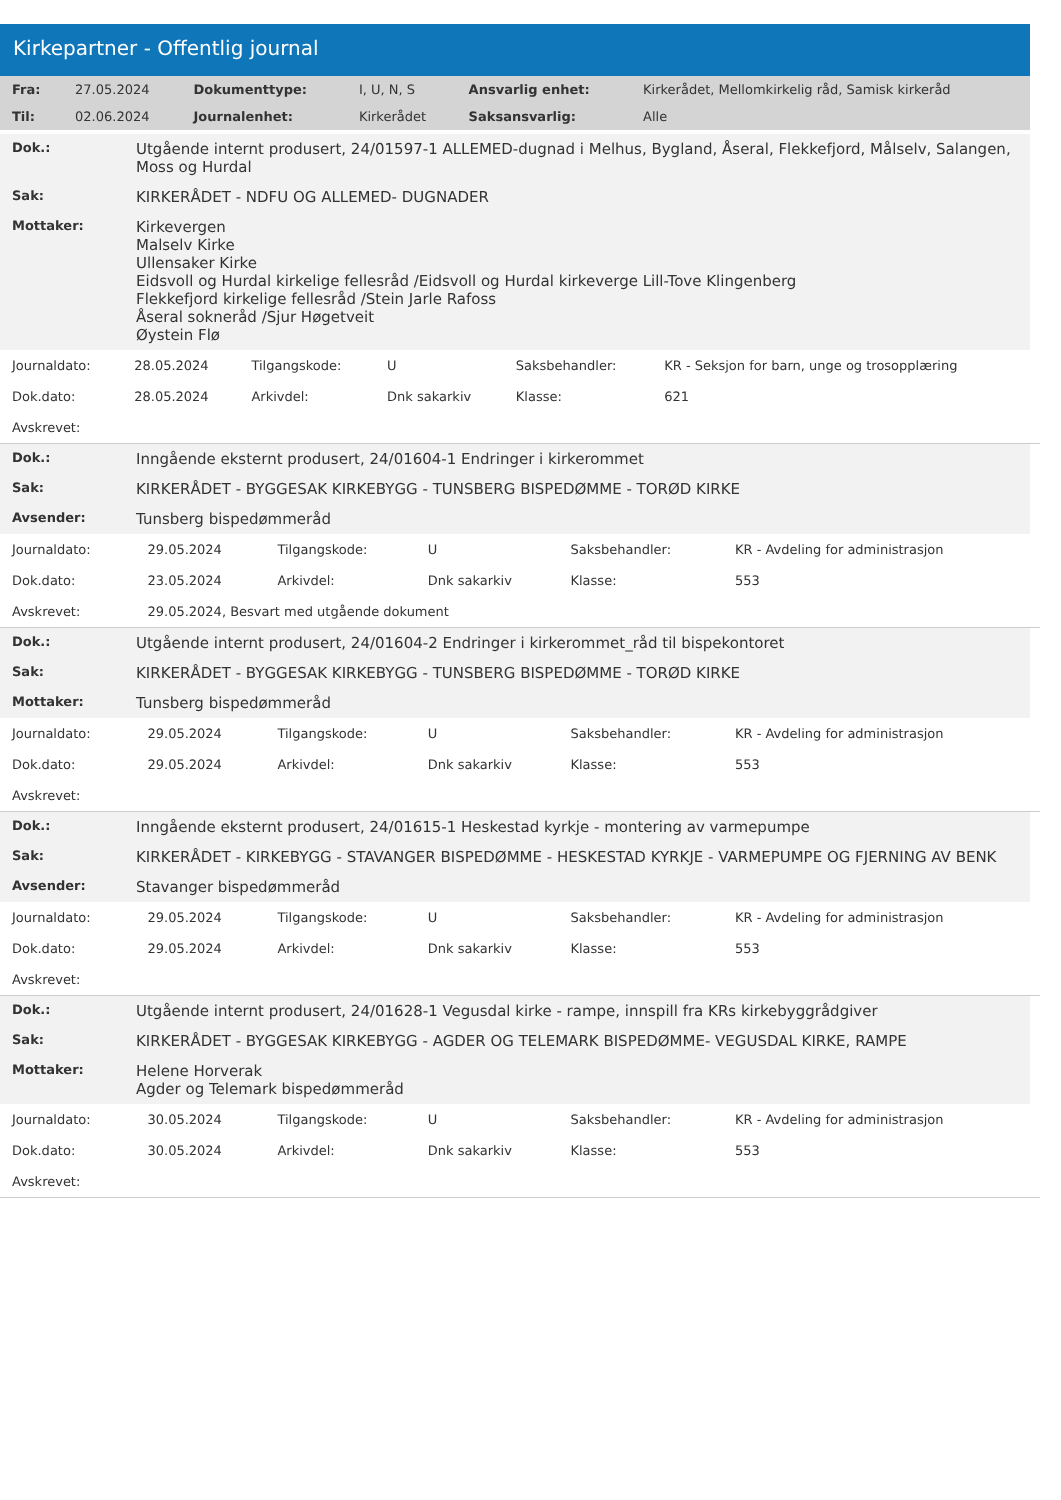Kirkepartner - Offentlig journal
| Fra: | 27.05.2024 | Dokumenttype: | I, U, N, S | Ansvarlig enhet: | Kirkerådet, Mellomkirkelig råd, Samisk kirkeråd |
| Til: | 02.06.2024 | Journalenhet: | Kirkerådet | Saksansvarlig: | Alle |
| Dok.: | Utgående internt produsert, 24/01597-1 ALLEMED-dugnad i Melhus, Bygland, Åseral, Flekkefjord, Målselv, Salangen, Moss og Hurdal |
| Sak: | KIRKERÅDET - NDFU OG ALLEMED- DUGNADER |
| Mottaker: | Kirkevergen Malselv Kirke Ullensaker Kirke Eidsvoll og Hurdal kirkelige fellesråd /Eidsvoll og Hurdal kirkeverge Lill-Tove Klingenberg Flekkefjord kirkelige fellesråd /Stein Jarle Rafoss Åseral sokneråd /Sjur Høgetveit Øystein Flø |
| Journaldato: | 28.05.2024 | Tilgangskode: | U | Saksbehandler: | KR - Seksjon for barn, unge og trosopplæring |
| Dok.dato: | 28.05.2024 | Arkivdel: | Dnk sakarkiv | Klasse: | 621 |
| Avskrevet: | | | | | |
| Dok.: | Inngående eksternt produsert, 24/01604-1 Endringer i kirkerommet |
| Sak: | KIRKERÅDET - BYGGESAK KIRKEBYGG - TUNSBERG BISPEDØMME - TORØD KIRKE |
| Avsender: | Tunsberg bispedømmeråd |
| Journaldato: | 29.05.2024 | Tilgangskode: | U | Saksbehandler: | KR - Avdeling for administrasjon |
| Dok.dato: | 23.05.2024 | Arkivdel: | Dnk sakarkiv | Klasse: | 553 |
| Avskrevet: | 29.05.2024, Besvart med utgående dokument | | | | |
| Dok.: | Utgående internt produsert, 24/01604-2 Endringer i kirkerommet_råd til bispekontoret |
| Sak: | KIRKERÅDET - BYGGESAK KIRKEBYGG - TUNSBERG BISPEDØMME - TORØD KIRKE |
| Mottaker: | Tunsberg bispedømmeråd |
| Journaldato: | 29.05.2024 | Tilgangskode: | U | Saksbehandler: | KR - Avdeling for administrasjon |
| Dok.dato: | 29.05.2024 | Arkivdel: | Dnk sakarkiv | Klasse: | 553 |
| Avskrevet: | | | | | |
| Dok.: | Inngående eksternt produsert, 24/01615-1 Heskestad kyrkje - montering av varmepumpe |
| Sak: | KIRKERÅDET - KIRKEBYGG - STAVANGER BISPEDØMME - HESKESTAD KYRKJE - VARMEPUMPE OG FJERNING AV BENK |
| Avsender: | Stavanger bispedømmeråd |
| Journaldato: | 29.05.2024 | Tilgangskode: | U | Saksbehandler: | KR - Avdeling for administrasjon |
| Dok.dato: | 29.05.2024 | Arkivdel: | Dnk sakarkiv | Klasse: | 553 |
| Avskrevet: | | | | | |
| Dok.: | Utgående internt produsert, 24/01628-1 Vegusdal kirke - rampe, innspill fra KRs kirkebyggrådgiver |
| Sak: | KIRKERÅDET - BYGGESAK KIRKEBYGG - AGDER OG TELEMARK BISPEDØMME- VEGUSDAL KIRKE, RAMPE |
| Mottaker: | Helene Horverak Agder og Telemark bispedømmeråd |
| Journaldato: | 30.05.2024 | Tilgangskode: | U | Saksbehandler: | KR - Avdeling for administrasjon |
| Dok.dato: | 30.05.2024 | Arkivdel: | Dnk sakarkiv | Klasse: | 553 |
| Avskrevet: | | | | | |